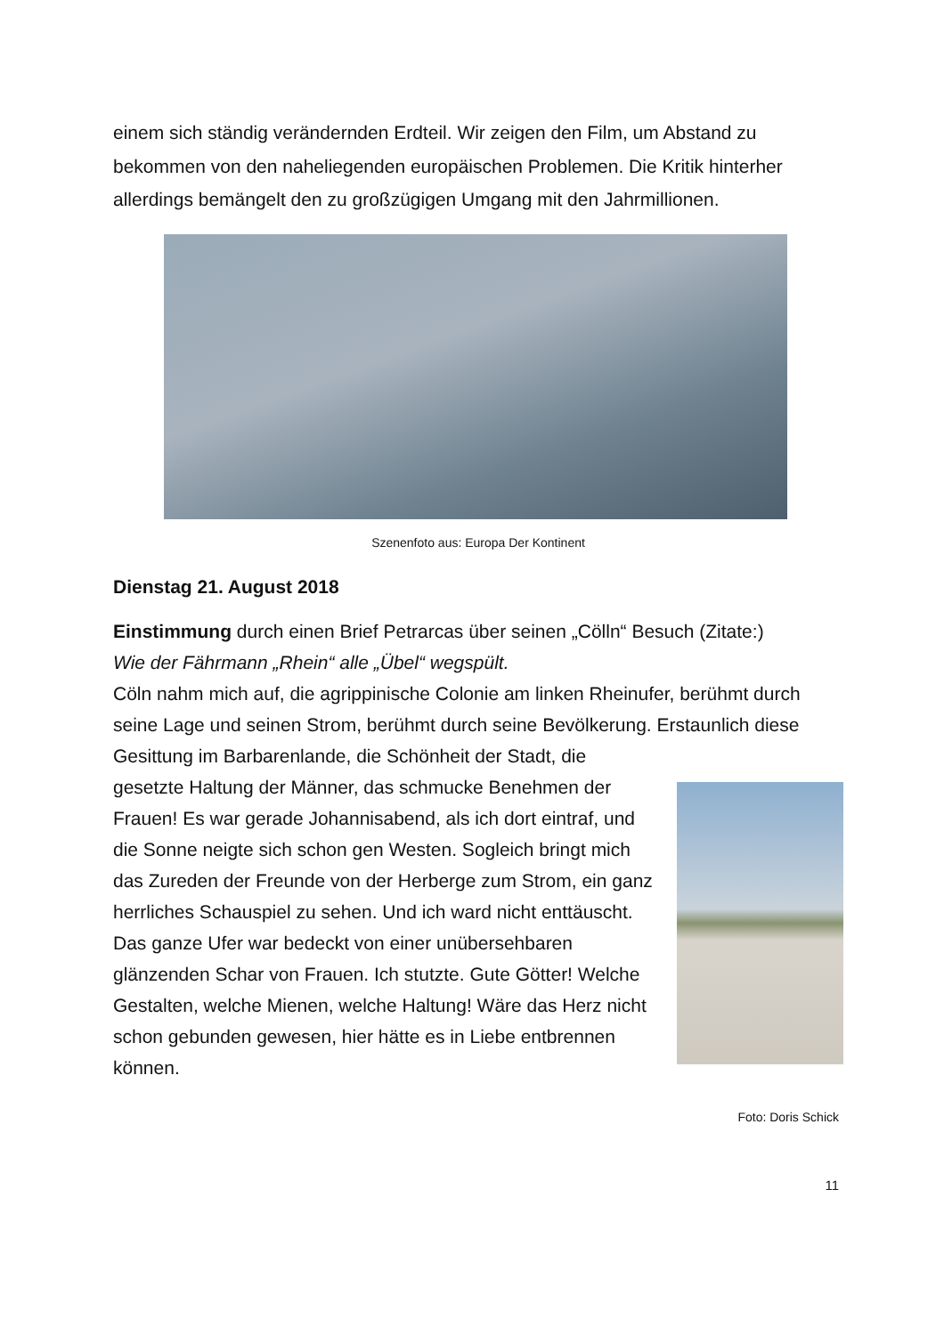einem sich ständig verändernden Erdteil. Wir zeigen den Film, um Abstand zu bekommen von den naheliegenden europäischen Problemen. Die Kritik hinterher allerdings bemängelt den zu großzügigen Umgang mit den Jahrmillionen.
Szenenfoto aus: Europa Der Kontinent
Dienstag 21. August 2018
Einstimmung durch einen Brief Petrarcas über seinen „Cölln“ Besuch (Zitate:)
Wie der Fährmann „Rhein“ alle „Übel“ wegspült.
Cöln nahm mich auf, die agrippinische Colonie am linken Rheinufer, berühmt durch seine Lage und seinen Strom, berühmt durch seine Bevölkerung. Erstaunlich diese Gesittung im Barbarenlande, die Schönheit der Stadt, die
gesetzte Haltung der Männer, das schmucke Benehmen der Frauen! Es war gerade Johannisabend, als ich dort eintraf, und die Sonne neigte sich schon gen Westen. Sogleich bringt mich das Zureden der Freunde von der Herberge zum Strom, ein ganz herrliches Schauspiel zu sehen. Und ich ward nicht enttäuscht. Das ganze Ufer war bedeckt von einer unübersehbaren glänzenden Schar von Frauen. Ich stutzte. Gute Götter! Welche Gestalten, welche Mienen, welche Haltung! Wäre das Herz nicht schon gebunden gewesen, hier hätte es in Liebe entbrennen können.
Foto: Doris Schick
11